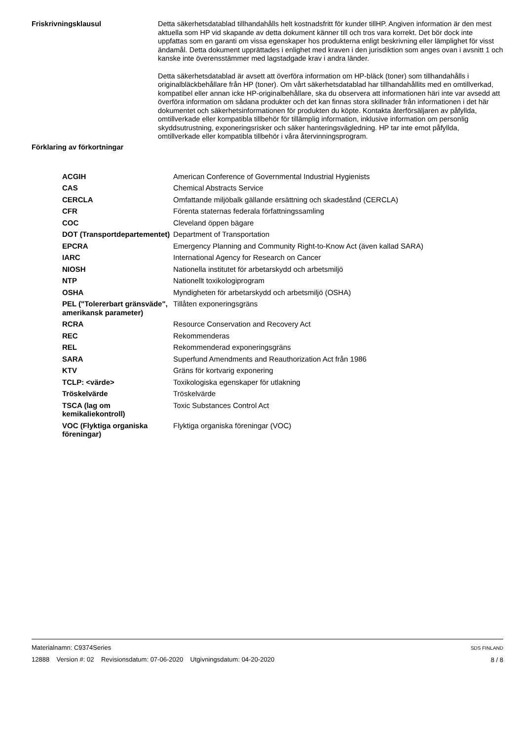Friskrivningsklausul
Detta säkerhetsdatablad tillhandahålls helt kostnadsfritt för kunder tillHP. Angiven information är den mest aktuella som HP vid skapande av detta dokument känner till och tros vara korrekt. Det bör dock inte uppfattas som en garanti om vissa egenskaper hos produkterna enligt beskrivning eller lämplighet för visst ändamål. Detta dokument upprättades i enlighet med kraven i den jurisdiktion som anges ovan i avsnitt 1 och kanske inte överensstämmer med lagstadgade krav i andra länder.
Detta säkerhetsdatablad är avsett att överföra information om HP-bläck (toner) som tillhandahålls i originalbläckbehållare från HP (toner). Om vårt säkerhetsdatablad har tillhandahållits med en omtillverkad, kompatibel eller annan icke HP-originalbehållare, ska du observera att informationen häri inte var avsedd att överföra information om sådana produkter och det kan finnas stora skillnader från informationen i det här dokumentet och säkerhetsinformationen för produkten du köpte. Kontakta återförsäljaren av påfyllda, omtillverkade eller kompatibla tillbehör för tillämplig information, inklusive information om personlig skyddsutrustning, exponeringsrisker och säker hanteringsvägledning. HP tar inte emot påfyllda, omtillverkade eller kompatibla tillbehör i våra återvinningsprogram.
Förklaring av förkortningar
| ACGIH | American Conference of Governmental Industrial Hygienists |
| CAS | Chemical Abstracts Service |
| CERCLA | Omfattande miljöbalk gällande ersättning och skadestånd (CERCLA) |
| CFR | Förenta staternas federala författningssamling |
| COC | Cleveland öppen bägare |
| DOT (Transportdepartementet) | Department of Transportation |
| EPCRA | Emergency Planning and Community Right-to-Know Act (även kallad SARA) |
| IARC | International Agency for Research on Cancer |
| NIOSH | Nationella institutet för arbetarskydd och arbetsmiljö |
| NTP | Nationellt toxikologiprogram |
| OSHA | Myndigheten för arbetarskydd och arbetsmiljö (OSHA) |
| PEL ("Tolererbart gränsväde", amerikansk parameter) | Tillåten exponeringsgräns |
| RCRA | Resource Conservation and Recovery Act |
| REC | Rekommenderas |
| REL | Rekommenderad exponeringsgräns |
| SARA | Superfund Amendments and Reauthorization Act från 1986 |
| KTV | Gräns för kortvarig exponering |
| TCLP: <värde> | Toxikologiska egenskaper för utlakning |
| Tröskelvärde | Tröskelvärde |
| TSCA (lag om kemikaliekontroll) | Toxic Substances Control Act |
| VOC (Flyktiga organiska föreningar) | Flyktiga organiska föreningar (VOC) |
Materialnamn: C9374Series
12888 Version #: 02 Revisionsdatum: 07-06-2020 Utgivningsdatum: 04-20-2020
SDS FINLAND
8 / 8